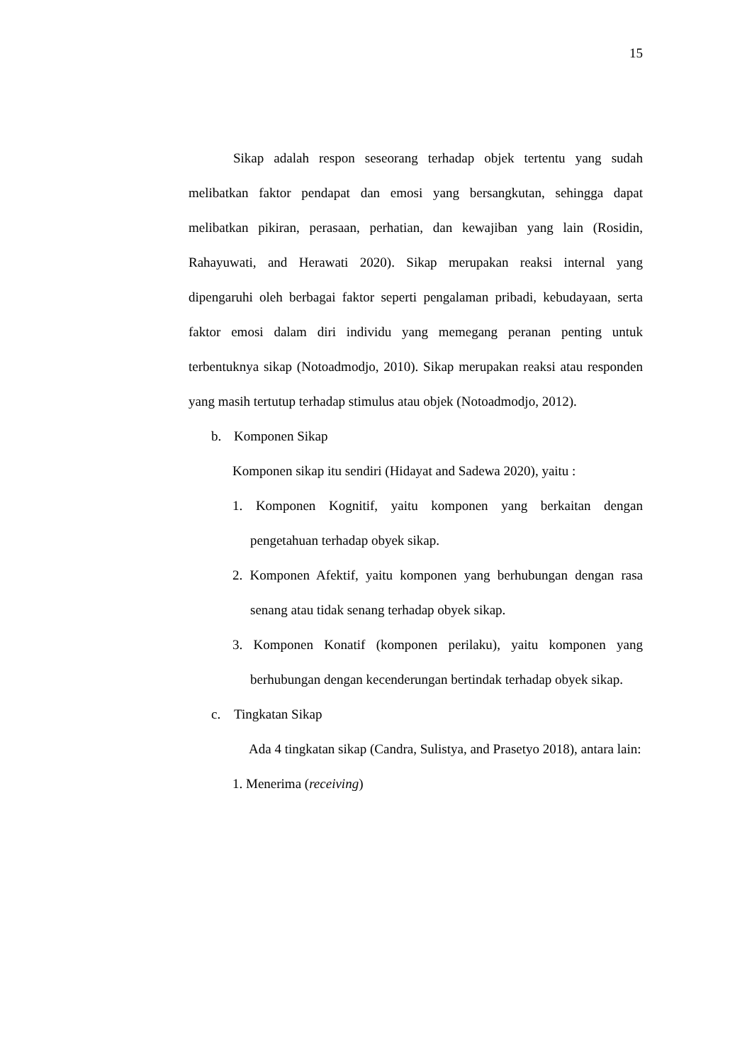15
Sikap adalah respon seseorang terhadap objek tertentu yang sudah melibatkan faktor pendapat dan emosi yang bersangkutan, sehingga dapat melibatkan pikiran, perasaan, perhatian, dan kewajiban yang lain (Rosidin, Rahayuwati, and Herawati 2020). Sikap merupakan reaksi internal yang dipengaruhi oleh berbagai faktor seperti pengalaman pribadi, kebudayaan, serta faktor emosi dalam diri individu yang memegang peranan penting untuk terbentuknya sikap (Notoadmodjo, 2010). Sikap merupakan reaksi atau responden yang masih tertutup terhadap stimulus atau objek (Notoadmodjo, 2012).
b. Komponen Sikap
Komponen sikap itu sendiri (Hidayat and Sadewa 2020), yaitu :
1. Komponen Kognitif, yaitu komponen yang berkaitan dengan pengetahuan terhadap obyek sikap.
2. Komponen Afektif, yaitu komponen yang berhubungan dengan rasa senang atau tidak senang terhadap obyek sikap.
3. Komponen Konatif (komponen perilaku), yaitu komponen yang berhubungan dengan kecenderungan bertindak terhadap obyek sikap.
c. Tingkatan Sikap
Ada 4 tingkatan sikap (Candra, Sulistya, and Prasetyo 2018), antara lain:
1. Menerima (receiving)